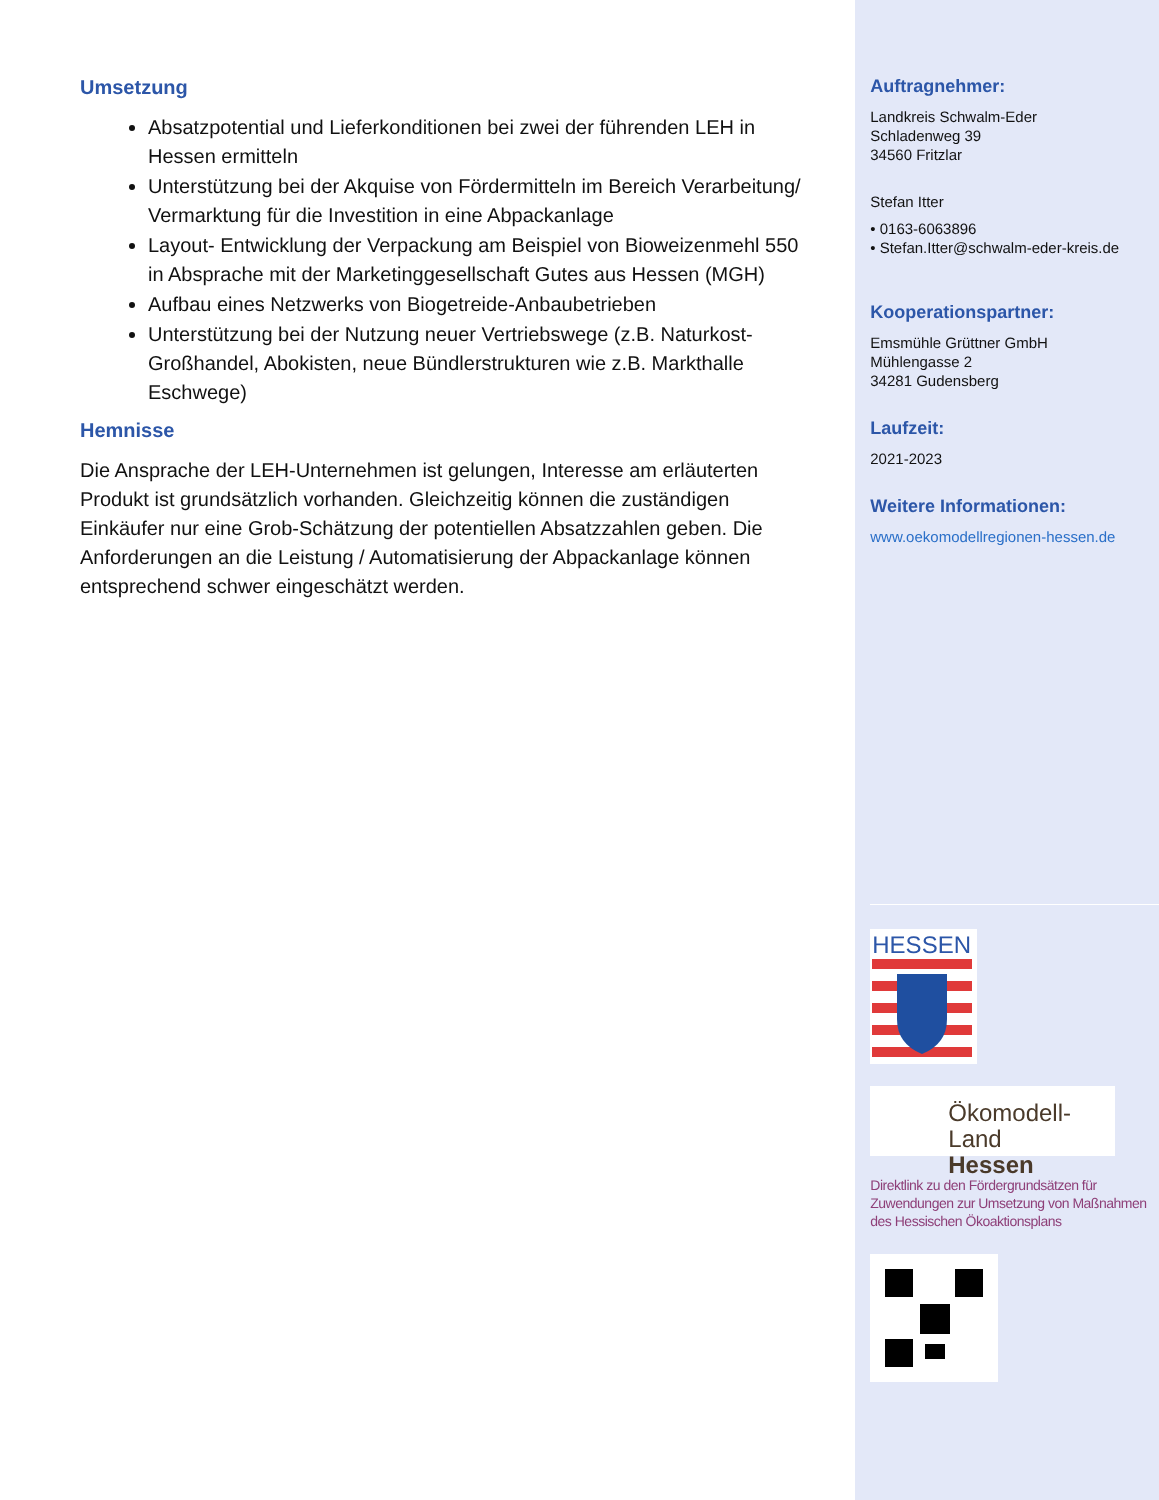Umsetzung
Absatzpotential und Lieferkonditionen bei zwei der führenden LEH in Hessen ermitteln
Unterstützung bei der Akquise von Fördermitteln im Bereich Verarbeitung/ Vermarktung für die Investition in eine Abpackanlage
Layout- Entwicklung der Verpackung am Beispiel von Bioweizenmehl 550 in Absprache mit der Marketinggesellschaft Gutes aus Hessen (MGH)
Aufbau eines Netzwerks von Biogetreide-Anbaubetrieben
Unterstützung bei der Nutzung neuer Vertriebswege (z.B. Naturkost-Großhandel, Abokisten, neue Bündlerstrukturen wie z.B. Markthalle Eschwege)
Hemnisse
Die Ansprache der LEH-Unternehmen ist gelungen, Interesse am erläuterten Produkt ist grundsätzlich vorhanden. Gleichzeitig können die zuständigen Einkäufer nur eine Grob-Schätzung der potentiellen Absatzzahlen geben. Die Anforderungen an die Leistung / Automatisierung der Abpackanlage können entsprechend schwer eingeschätzt werden.
Auftragnehmer:
Landkreis Schwalm-Eder
Schladenweg 39
34560 Fritzlar
Stefan Itter
• 0163-6063896
• Stefan.Itter@schwalm-eder-kreis.de
Kooperationspartner:
Emsmühle Grüttner GmbH
Mühlengasse 2
34281 Gudensberg
Laufzeit:
2021-2023
Weitere Informationen:
www.oekomodellregionen-hessen.de
HESSEN
Ökomodell-Land
Hessen
Direktlink zu den Fördergrundsätzen für Zuwendungen zur Umsetzung von Maßnahmen des Hessischen Ökoaktionsplans